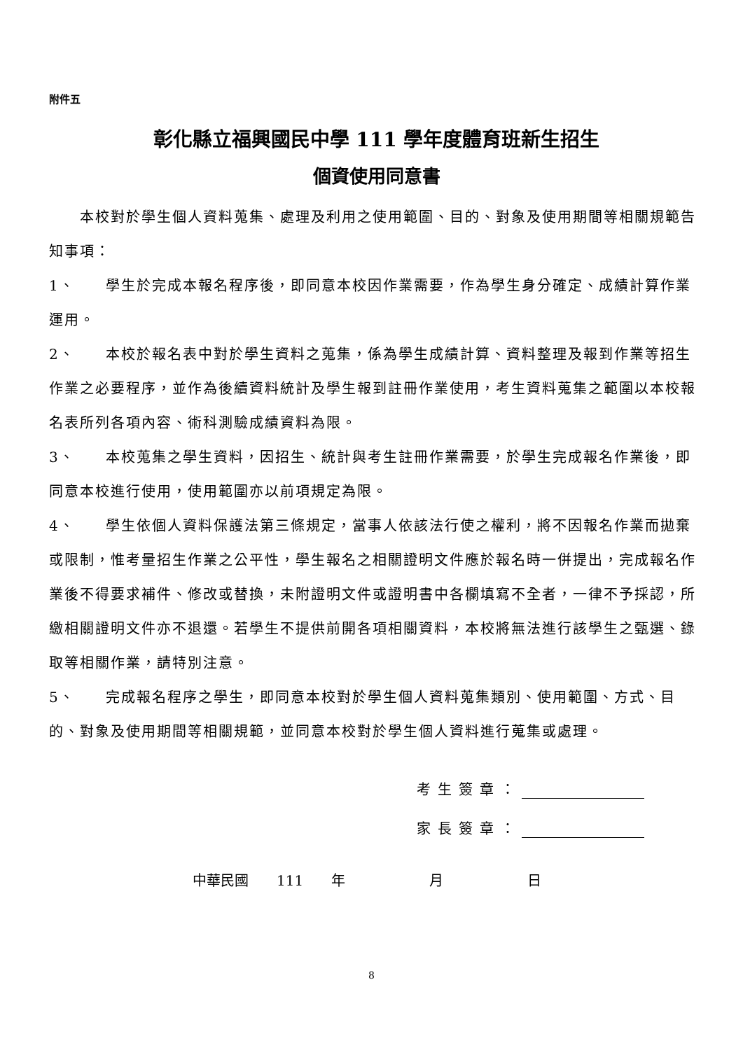附件五
彰化縣立福興國民中學 111 學年度體育班新生招生
個資使用同意書
  本校對於學生個人資料蒐集、處理及利用之使用範圍、目的、對象及使用期間等相關規範告知事項：
1、  學生於完成本報名程序後，即同意本校因作業需要，作為學生身分確定、成績計算作業運用。
2、  本校於報名表中對於學生資料之蒐集，係為學生成績計算、資料整理及報到作業等招生作業之必要程序，並作為後續資料統計及學生報到註冊作業使用，考生資料蒐集之範圍以本校報名表所列各項內容、術科測驗成績資料為限。
3、  本校蒐集之學生資料，因招生、統計與考生註冊作業需要，於學生完成報名作業後，即同意本校進行使用，使用範圍亦以前項規定為限。
4、  學生依個人資料保護法第三條規定，當事人依該法行使之權利，將不因報名作業而拋棄或限制，惟考量招生作業之公平性，學生報名之相關證明文件應於報名時一併提出，完成報名作業後不得要求補件、修改或替換，未附證明文件或證明書中各欄填寫不全者，一律不予採認，所繳相關證明文件亦不退還。若學生不提供前開各項相關資料，本校將無法進行該學生之甄選、錄取等相關作業，請特別注意。
5、  完成報名程序之學生，即同意本校對於學生個人資料蒐集類別、使用範圍、方式、目的、對象及使用期間等相關規範，並同意本校對於學生個人資料進行蒐集或處理。
考生簽章：
家長簽章：
中華民國  111  年      月      日
8